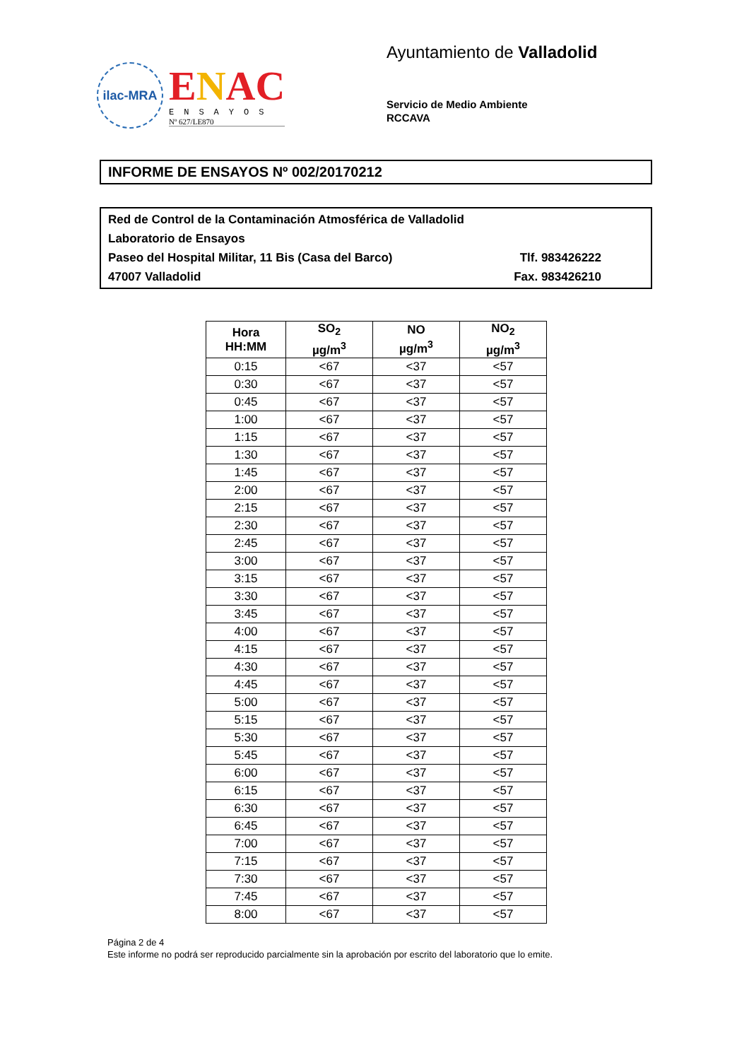ilac-MRA
ENAC
ENSAYOS
Nº 627/LE870
Ayuntamiento de Valladolid
Servicio de Medio Ambiente
RCCAVA
INFORME DE ENSAYOS Nº 002/20170212
Red de Control de la Contaminación Atmosférica de Valladolid
Laboratorio de Ensayos
Paseo del Hospital Militar, 11 Bis (Casa del Barco) Tlf. 983426222
47007 Valladolid Fax. 983426210
| Hora HH:MM | SO<sub>2</sub> µg/m<sup>3</sup> | NO µg/m<sup>3</sup> | NO<sub>2</sub> µg/m<sup>3</sup> |
| --- | --- | --- | --- |
| 0:15 | <67 | <37 | <57 |
| 0:30 | <67 | <37 | <57 |
| 0:45 | <67 | <37 | <57 |
| 1:00 | <67 | <37 | <57 |
| 1:15 | <67 | <37 | <57 |
| 1:30 | <67 | <37 | <57 |
| 1:45 | <67 | <37 | <57 |
| 2:00 | <67 | <37 | <57 |
| 2:15 | <67 | <37 | <57 |
| 2:30 | <67 | <37 | <57 |
| 2:45 | <67 | <37 | <57 |
| 3:00 | <67 | <37 | <57 |
| 3:15 | <67 | <37 | <57 |
| 3:30 | <67 | <37 | <57 |
| 3:45 | <67 | <37 | <57 |
| 4:00 | <67 | <37 | <57 |
| 4:15 | <67 | <37 | <57 |
| 4:30 | <67 | <37 | <57 |
| 4:45 | <67 | <37 | <57 |
| 5:00 | <67 | <37 | <57 |
| 5:15 | <67 | <37 | <57 |
| 5:30 | <67 | <37 | <57 |
| 5:45 | <67 | <37 | <57 |
| 6:00 | <67 | <37 | <57 |
| 6:15 | <67 | <37 | <57 |
| 6:30 | <67 | <37 | <57 |
| 6:45 | <67 | <37 | <57 |
| 7:00 | <67 | <37 | <57 |
| 7:15 | <67 | <37 | <57 |
| 7:30 | <67 | <37 | <57 |
| 7:45 | <67 | <37 | <57 |
| 8:00 | <67 | <37 | <57 |
Página 2 de 4
Este informe no podrá ser reproducido parcialmente sin la aprobación por escrito del laboratorio que lo emite.